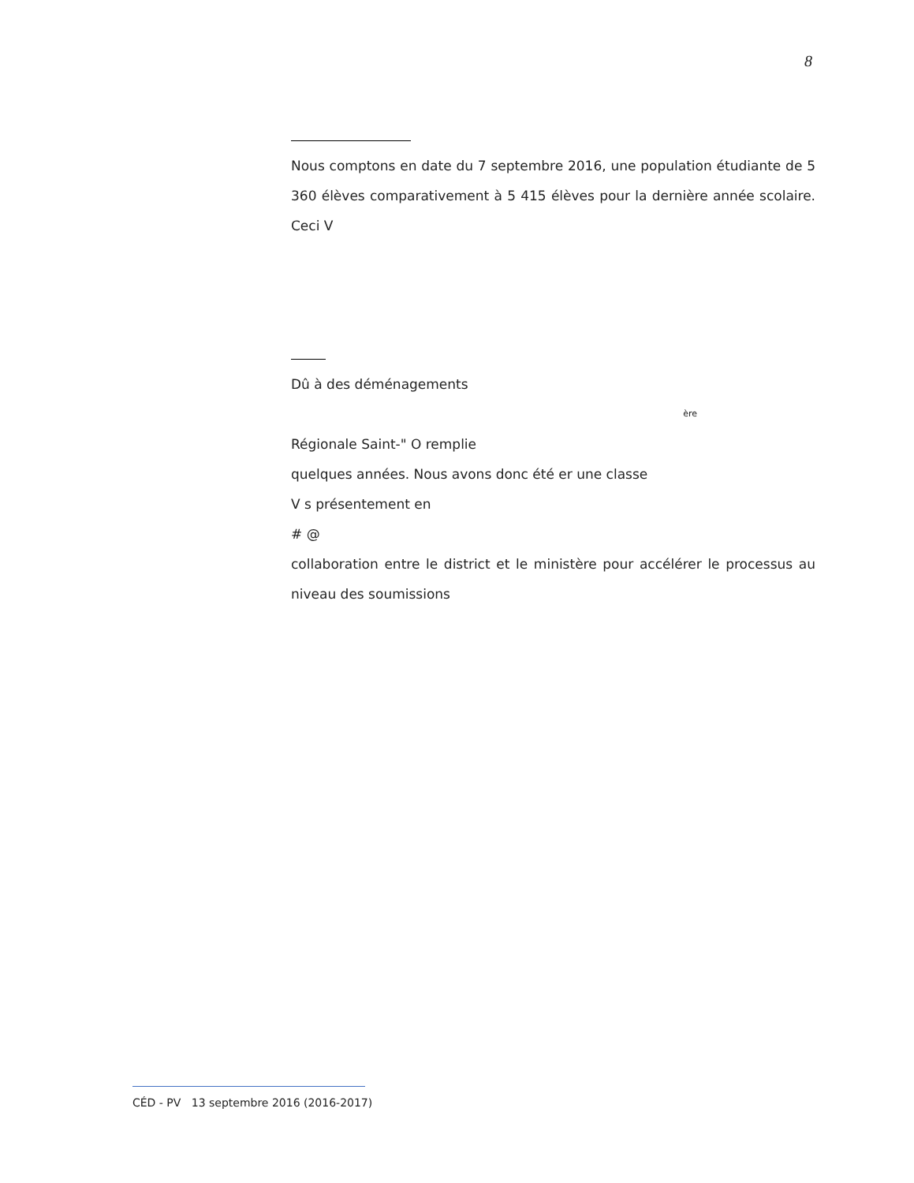8
Nous comptons en date du 7 septembre 2016, une population étudiante de 5 360 élèves comparativement à 5 415 élèves pour la dernière année scolaire. Ceci V
Dû à des déménagements
ère
Régionale Saint-" O remplie
quelques années. Nous avons donc été er une classe
V s présentement en
# @
collaboration entre le district et le ministère pour accélérer le processus au niveau des soumissions
CÉD - PV 13 septembre 2016 (2016-2017)